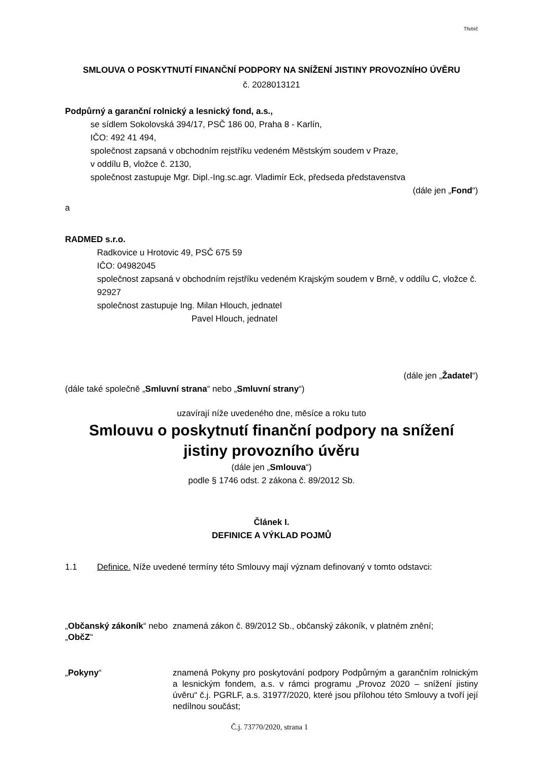Třebíč
SMLOUVA O POSKYTNUTÍ FINANČNÍ PODPORY NA SNÍŽENÍ JISTINY PROVOZNÍHO ÚVĚRU
č. 2028013121
Podpůrný a garanční rolnický a lesnický fond, a.s.,
se sídlem Sokolovská 394/17, PSČ 186 00, Praha 8 - Karlín,
IČO: 492 41 494,
společnost zapsaná v obchodním rejstříku vedeném Městským soudem v Praze,
v oddílu B, vložce č. 2130,
společnost zastupuje Mgr. Dipl.-Ing.sc.agr. Vladimír Eck, předseda představenstva
(dále jen „Fond“)
a
RADMED s.r.o.
Radkovice u Hrotovic 49, PSČ 675 59
IČO: 04982045
společnost zapsaná v obchodním rejstříku vedeném Krajským soudem v Brně, v oddílu C, vložce č. 92927
společnost zastupuje Ing. Milan Hlouch, jednatel
Pavel Hlouch, jednatel
(dále jen „Žadatel“)
(dále také společně „Smluvní strana“ nebo „Smluvní strany“)
uzavírají níže uvedeného dne, měsíce a roku tuto
Smlouvu o poskytnutí finanční podpory na snížení jistiny provozního úvěru
(dále jen „Smlouva“)
podle § 1746 odst. 2 zákona č. 89/2012 Sb.
Článek I.
DEFINICE A VÝKLAD POJMŮ
1.1 Definice. Níže uvedené termíny této Smlouvy mají význam definovaný v tomto odstavci:
„Občanský zákoník“ nebo „ObčZ“
znamená zákon č. 89/2012 Sb., občanský zákoník, v platném znění;
„Pokyny“ znamená Pokyny pro poskytování podpory Podpůrným a garančním rolnickým a lesnickým fondem, a.s. v rámci programu „Provoz 2020 – snížení jistiny úvěru“ č.j. PGRLF, a.s. 31977/2020, které jsou přílohou této Smlouvy a tvoří její nedílnou součást;
Č.j. 73770/2020, strana 1